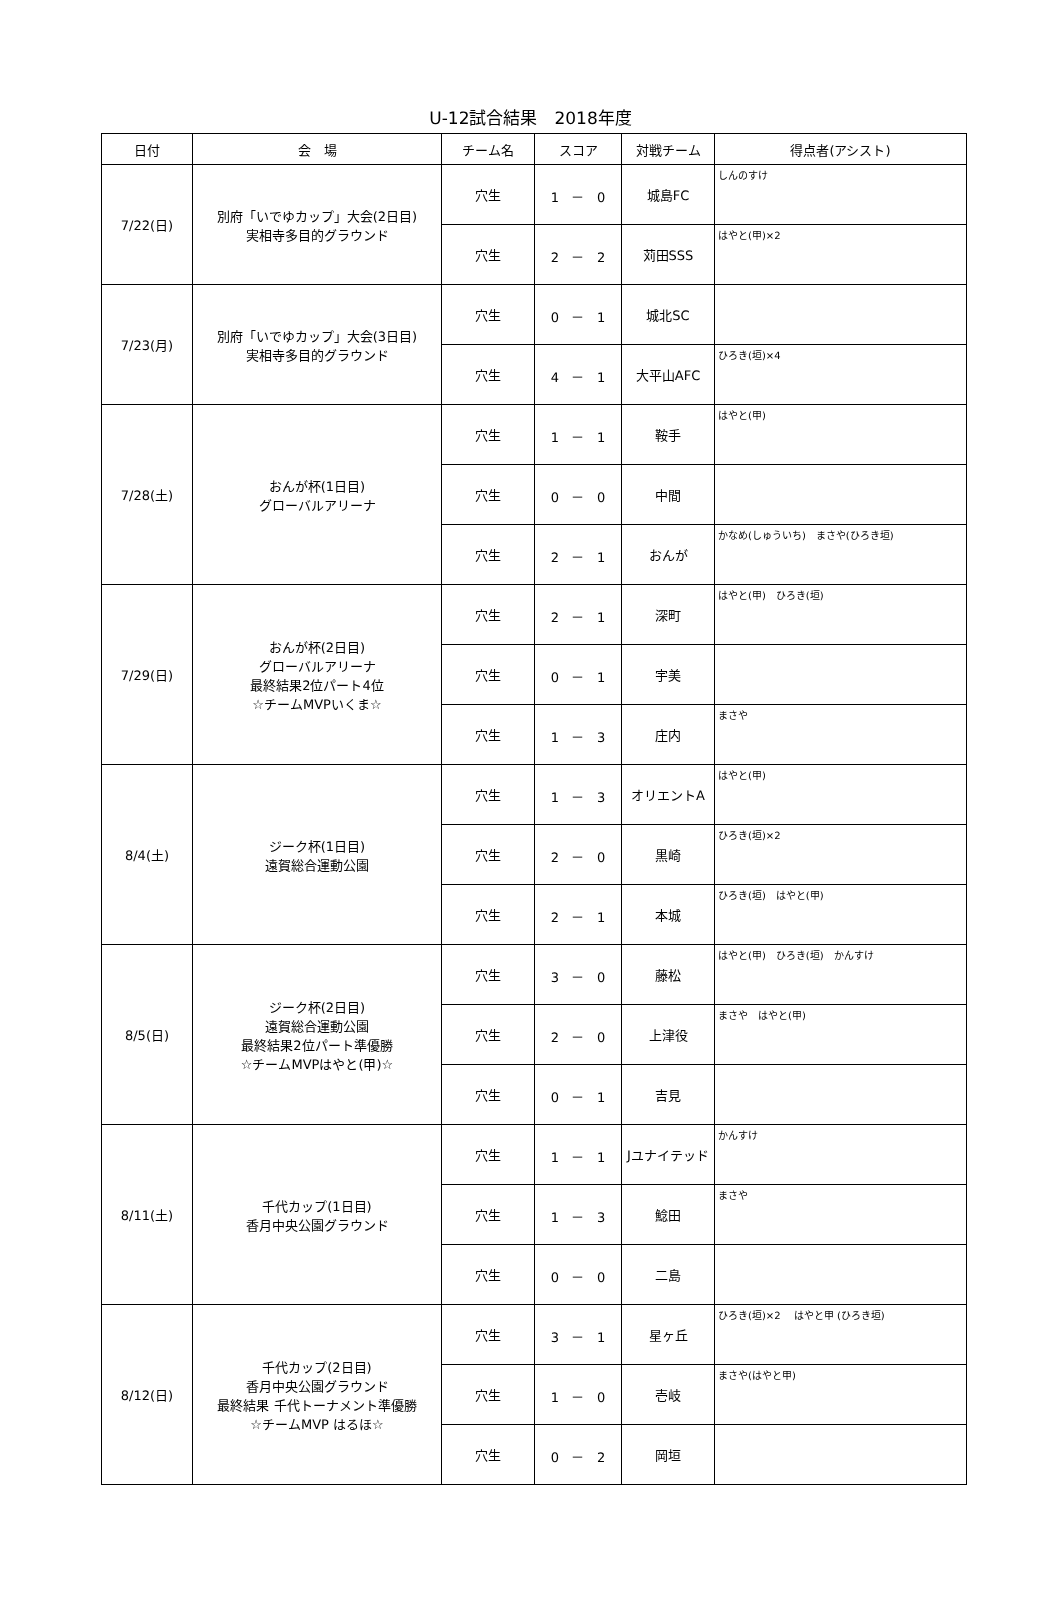U-12試合結果　2018年度
| 日付 | 会 場 | チーム名 | スコア | 対戦チーム | 得点者(アシスト) |
| --- | --- | --- | --- | --- | --- |
| 7/22(日) | 別府「いでゆカップ」大会(2日目) 実相寺多目的グラウンド | 穴生 | 1 － 0 | 城島FC | しんのすけ |
| | | 穴生 | 2 － 2 | 苅田SSS | はやと(甲)×2 |
| 7/23(月) | 別府「いでゆカップ」大会(3日目) 実相寺多目的グラウンド | 穴生 | 0 － 1 | 城北SC | |
| | | 穴生 | 4 － 1 | 大平山AFC | ひろき(垣)×4 |
| 7/28(土) | おんが杯(1日目) グローバルアリーナ | 穴生 | 1 － 1 | 鞍手 | はやと(甲) |
| | | 穴生 | 0 － 0 | 中間 | |
| | | 穴生 | 2 － 1 | おんが | かなめ(しゅういち) まさや(ひろき垣) |
| 7/29(日) | おんが杯(2日目) グローバルアリーナ 最終結果2位パート4位 ☆チームMVPいくま☆ | 穴生 | 2 － 1 | 深町 | はやと(甲) ひろき(垣) |
| | | 穴生 | 0 － 1 | 宇美 | |
| | | 穴生 | 1 － 3 | 庄内 | まさや |
| 8/4(土) | ジーク杯(1日目) 遠賀総合運動公園 | 穴生 | 1 － 3 | オリエントA | はやと(甲) |
| | | 穴生 | 2 － 0 | 黒崎 | ひろき(垣)×2 |
| | | 穴生 | 2 － 1 | 本城 | ひろき(垣) はやと(甲) |
| 8/5(日) | ジーク杯(2日目) 遠賀総合運動公園 最終結果2位パート準優勝 ☆チームMVPはやと(甲)☆ | 穴生 | 3 － 0 | 藤松 | はやと(甲) ひろき(垣) かんすけ |
| | | 穴生 | 2 － 0 | 上津役 | まさや はやと(甲) |
| | | 穴生 | 0 － 1 | 吉見 | |
| 8/11(土) | 千代カップ(1日目) 香月中央公園グラウンド | 穴生 | 1 － 1 | Jユナイテッド | かんすけ |
| | | 穴生 | 1 － 3 | 鯰田 | まさや |
| | | 穴生 | 0 － 0 | 二島 | |
| 8/12(日) | 千代カップ(2日目) 香月中央公園グラウンド 最終結果 千代トーナメント準優勝 ☆チームMVP はるほ☆ | 穴生 | 3 － 1 | 星ヶ丘 | ひろき(垣)×2 はやと甲 (ひろき垣) |
| | | 穴生 | 1 － 0 | 壱岐 | まさや(はやと甲) |
| | | 穴生 | 0 － 2 | 岡垣 | |